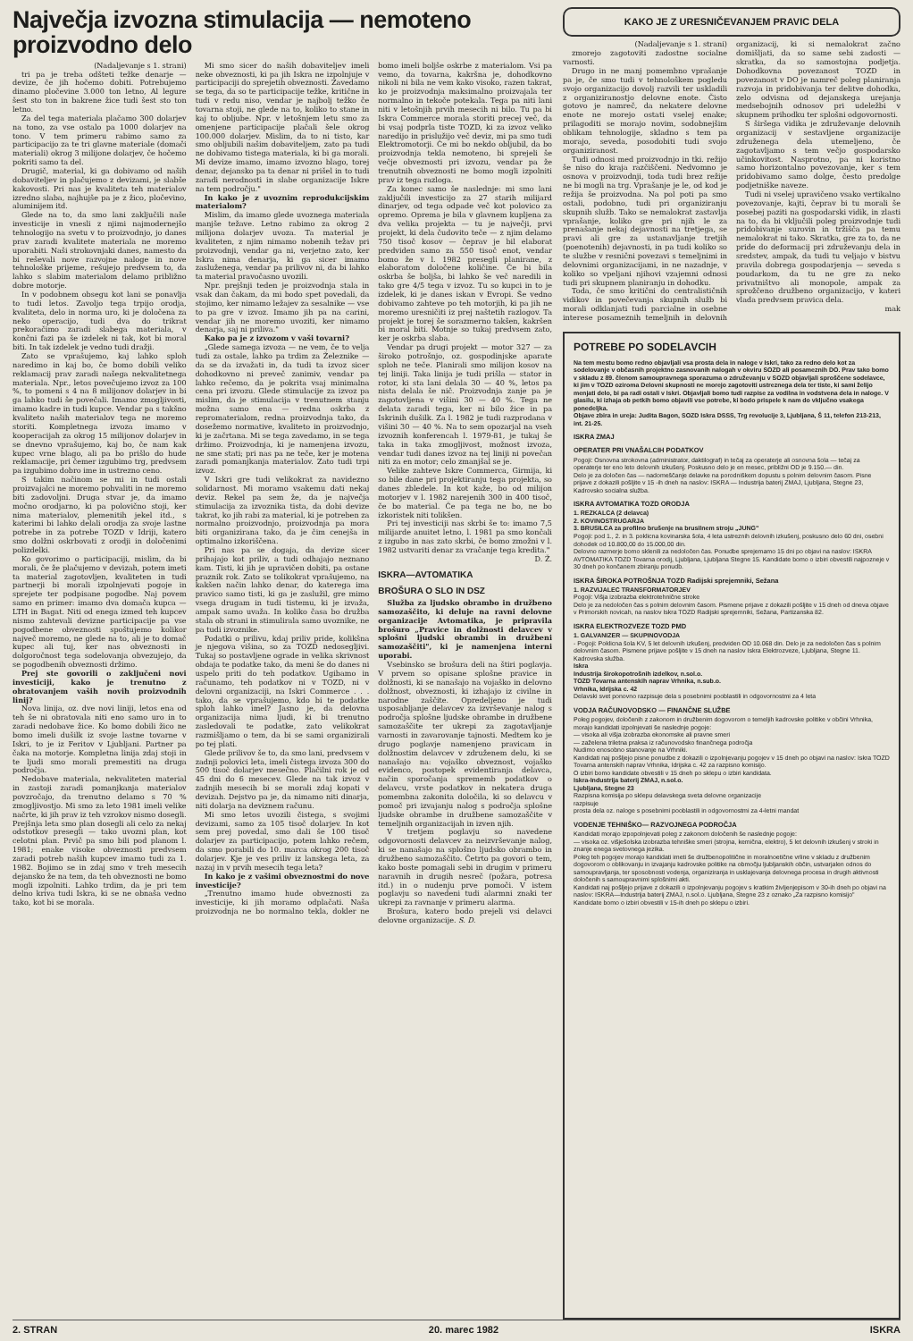Največja izvozna stimulacija — nemoteno proizvodno delo
(Nadaljevanje s 1. strani)
tri pa je treba odšteti težke denarje — devize, če jih hočemo dobiti. Potrebujemo dinamo pločevine 3.000 ton letno, Al legure šest sto ton in bakrene žice tudi šest sto ton letno.
Za del tega materiala plačamo 300 dolarjev na tono, za vse ostalo pa 1000 dolarjev na tono. V tem primeru rabimo samo za participacijo za te tri glavne materiale (domači materiali) okrog 3 milijone dolarjev, če hočemo pokriti samo ta del.
Drugič, material, ki ga dobivamo od naših dobaviteljev in plačujemo z devizami, je slabše kakovosti. Pri nas je kvaliteta teh materialov izredno slaba, najhujše pa je z žico, pločevino, aluminijem itd.
Glede na to, da smo lani zaključili naše investicije in vnesli z njimi najmodernejšo tehnologijo na svetu v to proizvodnjo, jo danes prav zaradi kvalitete materiala ne moremo uporabiti. Naši strokovnjaki danes, namesto da bi reševali nove razvojne naloge in nove tehnološke prijeme, rešujejo predvsem to, da lahko s slabim materialom delamo približno dobre motorje.
In v podobnem obsegu kot lani se ponavlja to tudi letos. Zavoljo tega trpijo orodja, kvaliteta, delo in norma uro, ki je določena za neko operacijo, tudi dva do trikrat prekoračimo zaradi slabega materiala, v končni fazi pa še izdelek ni tak, kot bi moral biti. In tak izdelek je vedno tudi dražji.
Zato se vprašujemo, kaj lahko sploh naredimo in kaj bo, če bomo dobili veliko reklamacij prav zaradi našega nekvalitetnega materiala. Npr., letos povečujemo izvoz za 100 %, to pomeni s 4 na 8 milijonov dolarjev in bi ga lahko tudi še povečali. Imamo zmogljivosti, imamo kadre in tudi kupce. Vendar pa s takšno kvaliteto naših materialov tega ne moremo storiti. Kompletnega izvoza imamo v kooperacijah za okrog 15 milijonov dolarjev in se dnevno vprašujemo, kaj bo, če nam kak kupec vrne blago, ali pa bo prišlo do hude reklamacije, pri čemer izgubimo trg, predvsem pa izgubimo dobro ime in ustrezno ceno.
S takim načinom se mi in tudi ostali proizvajalci ne moremo pohvaliti in ne moremo biti zadovoljni. Druga stvar je, da imamo močno orodjarno, ki pa polovično stoji, ker nima materialov, plemenitih jekel itd., s katerimi bi lahko delali orodja za svoje lastne potrebe in za potrebe TOZD v Idriji, katero smo dolžni oskrbovati z orodji in določenimi polizdelki.
Ko govorimo o participaciji, mislim, da bi morali, če že plačujemo v devizah, potem imeti ta material zagotovljen, kvaliteten in tudi partnerji bi morali izpolnjevati pogoje in sprejete ter podpisane pogodbe. Naj povem samo en primer: imamo dva domača kupca — LTH in Bagat. Niti od enega izmed teh kupcev nismo zahtevali devizne participacije pa vse pogodbene obveznosti spoštujemo kolikor največ moremo, ne glede na to, ali je to domač kupec ali tuj, ker nas obveznosti in dolgoročnost tega sodelovanja obvezujejo, da se pogodbenih obveznosti držimo.
Prej ste govorili o zaključeni novi investiciji, kako je trenutno z obratovanjem vaših novih proizvodnih linij?
Nova linija, oz. dve novi liniji, letos ena od teh še ni obratovala niti eno samo uro in to zaradi nedobave žice. Ko bomo dobili žico ne bomo imeli dušilk iz svoje lastne tovarne v Iskri, to je iz Feritov v Ljubljani. Partner pa čaka na motorje. Kompletna linija zdaj stoji in te ljudi smo morali premestiti na druga področja.
Nedobave materiala, nekvaliteten material in zastoji zaradi pomanjkanja materialov povzročajo, da trenutno delamo s 70 % zmogljivostjo. Mi smo za leto 1981 imeli velike načrte, ki jih prav iz teh vzrokov nismo dosegli. Prejšnja leta smo plan dosegli ali celo za nekaj odstotkov presegli — tako uvozni plan, kot celotni plan. Prvič pa smo bili pod planom l. 1981; enake visoke obveznosti predvsem zaradi potreb naših kupcev imamo tudi za 1. 1982. Bojimo se in zdaj smo v treh mesecih dejansko že na tem, da teh obveznosti ne bomo mogli izpolniti. Lahko trdim, da je pri tem delno kriva tudi Iskra, ki se ne obnaša vedno tako, kot bi se morala.
Mi smo sicer do naših dobaviteljev imeli neke obveznosti, ki pa jih Iskra ne izpolnjuje v participaciji do sprejetih obveznosti. Zavedamo se tega, da so te participacije težke, kritične in tudi v redu niso, vendar je najbolj težko če tovarna stoji, ne glede na to, koliko to stane in kaj to obljube. Npr. v letošnjem letu smo za omenjene participacije plačali šele okrog 100.000 dolarjev. Mislim, da to ni tisto, kar smo obljubili našim dobaviteljem, zato pa tudi ne dobivamo tistega materiala, ki bi ga morali. Mi devize imamo, imamo izvozno blago, torej denar, dejansko pa ta denar ni prišel in to tudi zaradi nerodnosti in slabe organizacije Iskre na tem področju."
In kako je z uvoznim reprodukcijskim materialom?
Mislim, da imamo glede uvoznega materiala manjše težave. Letno rabimo za okrog 2 milijona dolarjev uvoza. Ta material je kvaliteten, z njim nimamo nobenih težav pri proizvodnji, vendar ga ni, verjetno zato, ker Iskra nima denarja, ki ga sicer imamo zasluženega, vendar pa prilivov ni, da bi lahko ta material pravočasno uvozili.
Npr. prejšnji teden je proizvodnja stala in vsak dan čakam, da mi bodo spet povedali, da stojimo, ker nimamo ležajev za sesalnike — vse to pa gre v izvoz. Imamo jih pa na carini, vendar jih ne moremo uvoziti, ker nimamo denarja, saj ni priliva."
Kako pa je z izvozom v vaši tovarni?
„Glede samega izvoza — ne vem, če to velja tudi za ostale, lahko pa trdim za Železnike — da se da izvažati in, da tudi ta izvoz sicer dohodkovno ni preveč zanimiv, vendar pa lahko rečemo, da je pokrita vsaj minimalna cena pri izvozu. Glede stimulacije za izvoz pa mislim, da je stimulacija v trenutnem stanju možna samo ena — redna oskrba z repromaterialom, redna proizvodnja tako, da dosežemo normative, kvaliteto in proizvodnjo, ki je začrtana. Mi se tega zavedamo, in se tega držimo. Proizvodnja, ki je namenjena izvozu, ne sme stati; pri nas pa ne teče, ker je motena zaradi pomanjkanja materialov. Zato tudi trpi izvoz.
V Iskri gre tudi velikokrat za navidezno solidarnost. Mi moramo vsakemu dati nekaj deviz. Rekel pa sem že, da je največja stimulacija za izvoznika tista, da dobi devize takrat, ko jih rabi za material, ki je potreben za normalno proizvodnjo, proizvodnja pa mora biti organizirana tako, da je čim cenejša in optimalno izkoriščena.
Pri nas pa se dogaja, da devize sicer prihajajo kot priliv, a tudi odhajajo neznano kam. Tisti, ki jih je upravičen dobiti, pa ostane praznik rok. Zato se tolikokrat vprašujemo, na kakšen način lahko denar, do katerega ima pravico samo tisti, ki ga je zaslužil, gre mimo vsega drugam in tudi tistemu, ki je izvaža, ampak samo uvaža. In koliko časa bo družba stala ob strani in stimulirala samo uvoznike, ne pa tudi izvoznike.
Podatki o prilivu, kdaj priliv pride, kolikšna je njegova višina, so za TOZD nedosegljivi. Tukaj so postavljene ograde in velika skrivnost obdaja te podatke tako, da meni še do danes ni uspelo priti do teh podatkov. Ugibamo in računamo, teh podatkov ni v TOZD, ni v delovni organizaciji, na Iskri Commerce . . . tako, da se vprašujemo, kdo bi te podatke sploh lahko imel? Jasno je, da delovna organizacija nima ljudi, ki bi trenutno zasledovali te podatke, zato velikokrat razmišljamo o tem, da bi se sami organizirali po tej plati.
Glede prilivov še to, da smo lani, predvsem v zadnji polovici leta, imeli čistega izvoza 300 do 500 tisoč dolarjev mesečno. Plačilni rok je od 45 dni do 6 mesecev. Glede na tak izvoz v zadnjih mesecih bi se morali zdaj kopati v devizah. Dejstvo pa je, da nimamo niti dinarja, niti dolarja na deviznem računu.
Mi smo letos uvozili čistega, s svojimi devizami, samo za 105 tisoč dolarjev. In kot sem prej povedal, smo dali še 100 tisoč dolarjev za participacijo, potem lahko rečem, da smo porabili do 10. marca okrog 200 tisoč dolarjev. Kje je ves priliv iz lanskega leta, za nazaj in v prvih mesecih tega leta?
In kako je z vašimi obveznostmi do nove investicije?
„Trenutno imamo hude obveznosti za investicije, ki jih moramo odplačati. Naša proizvodnja ne bo normalno tekla, dokler ne bomo imeli boljše oskrbe z materialom. Vsi pa vemo, da tovarna, kakršna je, dohodkovno nikoli ni bila ne vem kako visoko, razen takrat, ko je proizvodnja maksimalno proizvajala ter normalno in tekoče potekala. Tega pa niti lani niti v letošnjih prvih mesecih ni bilo. Tu pa bi Iskra Commerce morala storiti precej več, da bi vsaj podprla tiste TOZD, ki za izvoz veliko naredijo in prislužijo več deviz, mi pa smo tudi Elektromotorji. Če mi bo nekdo obljubil, da bo proizvodnja tekla nemoteno, bi sprejeli še večje obveznosti pri izvozu, vendar pa že trenutnih obveznosti ne bomo mogli izpolniti prav iz tega razloga.
Za konec samo še naslednje: mi smo lani zaključili investicijo za 27 starih milijard dinarjev, od tega odpade več kot polovico za opremo. Oprema je bila v glavnem kupljena za dva velika projekta — tu je največji, prvi projekt, ki dela čudovito teče — z njim delamo 750 tisoč kosov — čeprav je bil elaborat predviden samo za 550 tisoč enot, vendar bomo že v l. 1982 presegli planirane, z elaboratom določene količine. Če bi bila oskrba še boljša, bi lahko še več naredili in tako gre 4/5 tega v izvoz. Tu so kupci in to je izdelek, ki je danes iskan v Evropi. Še vedno dobivamo zahteve po teh motorjih, ki pa jih ne moremo uresničiti iz prej naštetih razlogov. Ta projekt je torej še sorazmerno takšen, kakršen bi moral biti. Motnje so tukaj predvsem zato, ker je oskrba slaba.
Vendar pa drugi projekt — motor 327 — za široko potrošnjo, oz. gospodinjske aparate sploh ne teče. Planirali smo milijon kosov na tej liniji. Taka linija je tudi prišla — stator in rotor, ki sta lani delala 30 — 40 %, letos pa nista delala še nič. Proizvodnja zanje pa je zagotovljena v višini 30 — 40 %. Tega ne delata zaradi tega, ker ni bilo žice in pa Iskrinih dušilk. Za l. 1982 je tudi razprodana v višini 30 — 40 %. Na to sem opozarjal na vseh izvoznih konferencah l. 1979-81, je tukaj še taka in taka zmogljivost, možnost izvoza, vendar tudi danes izvoz na tej liniji ni povečan niti za en motor; celo zmanjšal se je.
Velike zahteve Iskre Commerca, Girmija, ki so bile dane pri projektiranju tega projekta, so danes zbledele. In kot kaže, bo od milijon motorjev v l. 1982 narejenih 300 in 400 tisoč, če bo material. Če pa tega ne bo, ne bo izkoristek niti tolikšen.
Pri tej investiciji nas skrbi še to: imamo 7,5 milijarde anuitet letno, l. 1981 pa smo končali z izgubo in nas zato skrbi, če bomo zmožni v l. 1982 ustvariti denar za vračanje tega kredita."
D. Ž.
ISKRA—AVTOMATIKA
BROŠURA O SLO IN DSZ
Služba za ljudsko obrambo in družbeno samozaščito, ki deluje na ravni delovne organizacije Avtomatika, je pripravila brošuro „Pravice in dolžnosti delavcev v splošni ljudski obrambi in družbeni samozaščiti", ki je namenjena interni uporabi.
Vsebinsko se brošura deli na štiri poglavja. V prvem so opisane splošne pravice in dolžnosti, ki se nanašajo na vojaško in delovno dolžnost, obveznosti, ki izhajajo iz civilne in narodne zaščite. Opredeljeno je tudi usposabljanje delavcev za izvrševanje nalog s področja splošne ljudske obrambe in družbene samozaščite ter ukrepi za zagotavljanje varnosti in zavarovanje tajnosti. Medtem ko je drugo poglavje namenjeno pravicam in dolžnostim delavcev v združenem delu, ki se nanašajo na: vojaško obveznost, vojaško evidenco, postopek evidentiranja delavca, način sporočanja sprememb podatkov o delavcu, vrste podatkov in nekatera druga pomembna zakonita določila, ki so delavcu v pomoč pri izvajanju nalog s področja splošne ljudske obrambe in družbene samozaščite v temeljnih organizacijah in izven njih.
V tretjem poglavju so navedene odgovornosti delavcev za neizvrševanje nalog, ki se nanašajo na splošno ljudsko obrambo in družbeno samozaščito. Četrto pa govori o tem, kako boste pomagali sebi in drugim v primeru naravnih in drugih nesreč (požara, potresa itd.) in o nudenju prve pomoči. V istem poglavju so navedeni tudi alarmni znaki ter ukrepi za ravnanje v primeru alarma.
Brošura, katero bodo prejeli vsi delavci delovne organizacije. S. D.
KAKO JE Z URESNIČEVANJEM PRAVIC DELA
(Nadaljevanje s 1. strani)
zmorejo zagotoviti zadostne socialne varnosti.
Drugo in ne manj pomembno vprašanje pa je, če smo tudi v tehnološkem pogledu svojo organizacijo dovolj razvili ter uskladili z organiziranostjo delovne enote. Čisto gotovo je namreč, da nekatere delovne enote ne morejo ostati vselej enake; prilagoditi se morajo novim, sodobnejšim oblikam tehnologije, skladno s tem pa morajo, seveda, posodobiti tudi svojo organiziranost.
Tudi odnosi med proizvodnjo in tki. režijo še niso do kraja razčiščeni. Nedvomno je osnova v proizvodnji, toda tudi brez režije ne bi mogli na trg. Vprašanje je le, od kod je režija še proizvodna. Na pol poti pa smo ostali, podobno, tudi pri organiziranju skupnih služb. Tako se nemalokrat zastavlja vprašanje, koliko gre pri njih le za prenašanje nekaj dejavnosti na tretjega, se pravi ali gre za ustanavljanje tretjih (poenotenih) dejavnosti, in pa tudi koliko so te službe v resnični povezavi s temeljnimi in delovnimi organizacijami, in ne nazadnje, v koliko so vpeljani njihovi vzajemni odnosi tudi pri skupnem planiranju in dohodku.
Toda, če smo kritični do centralističnih vidikov in povečevanja skupnih služb bi morali odklanjati tudi parcialne in osebne interese posameznih temeljnih in delovnih organizacij, ki si nemalokrat začno domišljati, da so same sebi zadosti — skratka, da so samostojna podjetja. Dohodkovna povezanost TOZD in povezanost v DO je namreč poleg planiranja razvoja in pridobivanja ter delitve dohodka, zelo odvisna od dejanskega urejanja medsebojnih odnosov pri udeležbi v skupnem prihodku ter splošni odgovornosti.
S širšega vidika je združevanje delovnih organizacij v sestavljene organizacije združenega dela utemeljeno, če zagotavljamo s tem večjo gospodarsko učinkovitost. Nasprotno, pa ni koristno samo horizontalno povezovanje, ker s tem pridobivamo samo dolge, često predolge podjetniške naveze.
Tudi ni vselej upravičeno vsako vertikalno povezovanje, kajti, čeprav bi tu morali še posebej paziti na gospodarski vidik, in zlasti na to, da bi vključili poleg proizvodnje tudi pridobivanje surovin in tržišča pa temu nemalokrat ni tako. Skratka, gre za to, da ne pride do deformacij pri združevanju dela in sredstev, ampak, da tudi tu veljajo v bistvu pravila dobrega gospodarjenja — seveda s poudarkom, da tu ne gre za neko privatništvo ali monopole, ampak za sprožčeno družbeno organizacijo, v kateri vlada predvsem pravica dela.
mak
POTREBE PO SODELAVCIH
Na tem mestu bomo redno objavljali vsa prosta dela in naloge v Iskri, tako za redno delo kot za sodelovanje v občasnih projektno zasnovanih nalogah v okviru SOZD ali posameznih DO. Prav tako bomo v skladu z 89. členom samoupravnega sporazuma o združevanju v SOZD objavljali sprošče­ne sodelavce, ki jim v TOZD oziroma Delovni skupnosti ne morejo zagotoviti ustreznega dela ter tiste, ki sami želijo menjati delo, bi pa radi ostali v Iskri. Objavljali bomo tudi razpise za vodilna in vodstvena dela in naloge. V glasilu, ki izhaja ob petkih bomo objavili vse potrebe, ki bodo prispele k nam do vključno vsakega ponedeljka.
Objave zbira in ureja: Judita Bagon, SOZD Iskra DSSS, Trg revolucije 3, Ljubljana, Š 11, telefon 213-213, int. 21-25.
ISKRA ZMAJ
OPERATER PRI VNAŠALCIH PODATKOV
Pogoji: Osnovna strokovna (administrator, daktilograf) in tečaj za operaterje ali osnovna šola — tečaj za operaterje ter eno leto delovnih izkušenj. Poskusno delo je en mesec, približni OD je 9.150.— din.
Delo je za določen čas — nadomeščanje delavke na porodniškem dopustu s polnim delovnim časom. Pisne prijave z dokazili pošljite v 15 -ih dneh na naslov: ISKRA — Industrija baterij ZMAJ, Ljubljana, Stegne 23, Kadrovsko socialna služba.
ISKRA AVTOMATIKA TOZD ORODJA
1. REZKALCA (2 delavca)
2. KOVINOSTRUGARJA
3. BRUSILCA za profilno brušenje na brusilnem stroju „JUNG"
Pogoji: pod 1., 2. in 3. poklicna kovinarska šola, 4 leta ustreznih delovnih izkušenj, poskusno delo 60 dni, osebni dohodek od 10.800,00 do 15.000,00 din.
Delovno razmerje bomo sklenili za nedoločen čas. Ponudbe sprejemamo 15 dni po objavi na naslov: ISKRA AVTOMATIKA TOZD Tovarna orodij, Ljubljana, Ljubljana Stegne 15. Kandidate bomo o izbiri obvestili najpozneje v 30 dneh po končanem zbiranju ponudb.
ISKRA ŠIROKA POTROŠNJA TOZD Radijski sprejemniki, Sežana
1. RAZVIJALEC TRANSFORMATORJEV
Pogoji: Višja izobrazba elektrotehnične stroke
Delo je za nedoločen čas s polnim delovnim časom. Pismene prijave z dokazili pošljite v 15 dneh od dneva objave v Primorskih novicah, na naslov Iskra TOZD Radijski sprejemniki, Sežana, Partizanska 82.
ISKRA ELEKTROZVEZE TOZD PMD
1. GALVANIZER — SKUPINOVODJA
- Pogoji: Poklicna šola KV, 5 let delovnih izkušenj, predviden OD 10.068 din. Delo je za nedoločen čas s polnim delovnim časom. Pismene prijave pošljite v 15 dneh na naslov Iskra Elektrozveze, Ljubljana, Stegne 11. Kadrovska služba.
Iskra
Industrija širokopotrošnih izdelkov, n.sol.o.
TOZD Tovarna antenskih naprav Vrhnika, n.sub.o.
Vrhnika, Idrijska c. 42
Delavski svet ponovno razpisuje dela s posebnimi pooblastili in odgovornostmi za 4 leta
VODJA RAČUNOVODSKO — FINANČNE SLUŽBE
Poleg pogojev, določenih z zakonom in družbenim dogovorom o temeljih kadrovske politike v občini Vrhnika, morajo kandidati izpolnjevati še naslednje pogoje:
— visoka ali višja izobrazba ekonomske ali pravne smeri
— zaželena triletna praksa iz računovodsko finančnega področja
Nudimo enosobno stanovanje na Vrhniki.
Kandidati naj pošljejo pisne ponudbe z dokazili o izpolnjevanju pogojev v 15 dneh po objavi na naslov: Iskra TOZD Tovarna antenskih naprav Vrhnika, Idrijska c. 42 za razpisno komisijo.
O izbiri bomo kandidate obvestili v 15 dneh po sklepu o izbiri kandidata.
Iskra-Industrija baterij ZMAJ, n.sol.o.
Ljubljana, Stegne 23
Razpisna komisija po sklepu delavskega sveta delovne organizacije
razpisuje
prosta dela oz. naloge s posebnimi pooblastili in odgovornostmi za 4-letni mandat
VODENJE TEHNIŠKO— RAZVOJNEGA PODROČJA
Kandidati morajo izpopolnjevati poleg z zakonom določenih še naslednje pogoje:
— visoka oz. višješolska izobrazba tehniške smeri (strojna, kemična, elektro), 5 let delovnih izkušenj v stroki in znanje enega svetovnega jezika.
Poleg teh pogojev morajo kandidati imeti še družbenopolitične in moralnoetične vrline v skladu z družbenim dogovorom o oblikovanju in izvajanju kadrovske politike na območju ljubljanskih občin, ustvarjalen odnos do samoupravljanja, ter sposobnosti vodenja, organiziranja in usklajevanja delovnega procesa in drugih aktivnosti določenih s samoupravnimi splošnimi akti.
Kandidati naj pošljejo prijave z dokazili o izpolnjevanju pogojev s kratkim življenjepisom v 30-ih dneh po objavi na naslov: ISKRA—Industrija baterij ZMAJ, n.sol.o. Ljubljana, Stegne 23 z oznako „Za razpisno komisijo"
Kandidate bomo o izbiri obvestili v 15-ih dneh po sklepu o izbiri.
2. STRAN 20. marec 1982 ISKRA